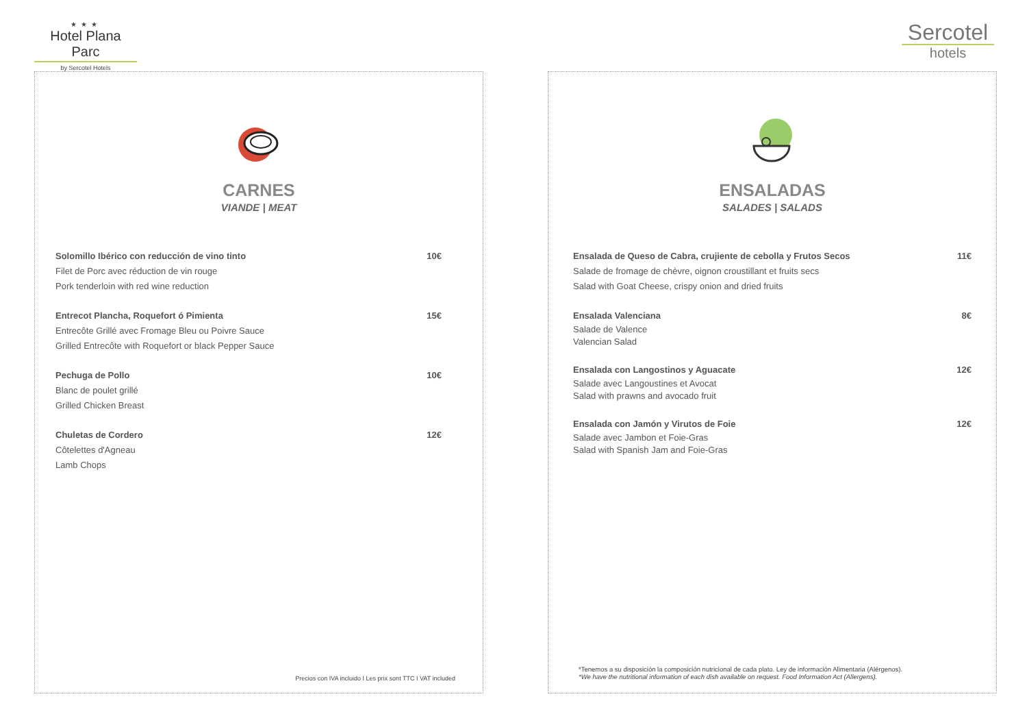★★★
Hotel Plana Parc
by Sercotel Hotels
Sercotel
hotels
CARNES
VIANDE | MEAT
Solomillo Ibérico con reducción de vino tinto 10€
Filet de Porc avec réduction de vin rouge
Pork tenderloin with red wine reduction
Entrecot Plancha, Roquefort ó Pimienta 15€
Entrecôte Grillé avec Fromage Bleu ou Poivre Sauce
Grilled Entrecôte with Roquefort or black Pepper Sauce
Pechuga de Pollo 10€
Blanc de poulet grillé
Grilled Chicken Breast
Chuletas de Cordero 12€
Côtelettes d'Agneau
Lamb Chops
Precios con IVA incluido I Les prix sont TTC I VAT included
ENSALADAS
SALADES | SALADS
Ensalada de Queso de Cabra, crujiente de cebolla y Frutos Secos 11€
Salade de fromage de chèvre, oignon croustillant et fruits secs
Salad with Goat Cheese, crispy onion and dried fruits
Ensalada Valenciana 8€
Salade de Valence
Valencian Salad
Ensalada con Langostinos y Aguacate 12€
Salade avec Langoustines et Avocat
Salad with prawns and avocado fruit
Ensalada con Jamón y Virutos de Foie 12€
Salade avec Jambon et Foie-Gras
Salad with Spanish Jam and Foie-Gras
*Tenemos a su disposición la composición nutricional de cada plato. Ley de información Alimentaria (Alérgenos).
*We have the nutritional information of each dish available on request. Food Information Act (Allergens).